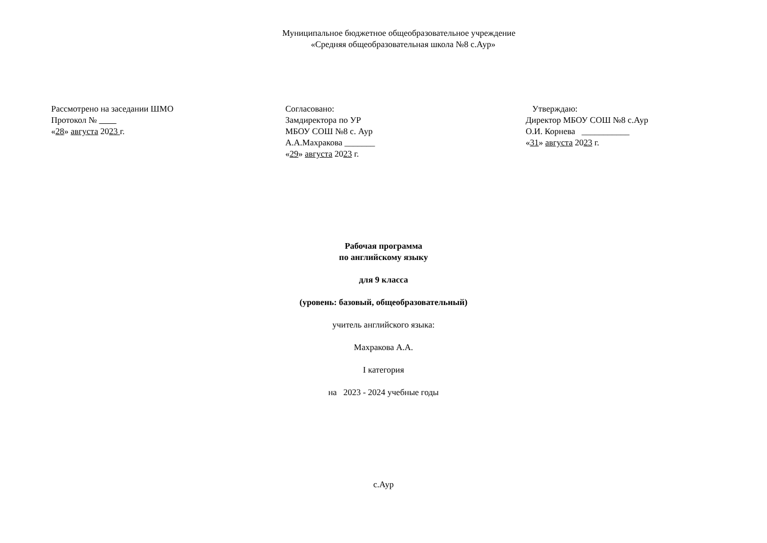Муниципальное бюджетное общеобразовательное учреждение
«Средняя общеобразовательная школа №8 с.Аур»
Рассмотрено на заседании ШМО
Протокол №
«28» августа 2023 г.
Согласовано:
Замдиректора по УР
МБОУ СОШ №8 с. Аур
А.А.Махракова _______
«29» августа 2023 г.
Утверждаю:
Директор МБОУ СОШ №8 с.Аур
О.И. Корнева ___________
«31» августа 2023 г.
Рабочая программа
по английскому языку
для 9 класса
(уровень: базовый, общеобразовательный)
учитель английского языка:
Махракова А.А.
I категория
на 2023 - 2024 учебные годы
с.Аур